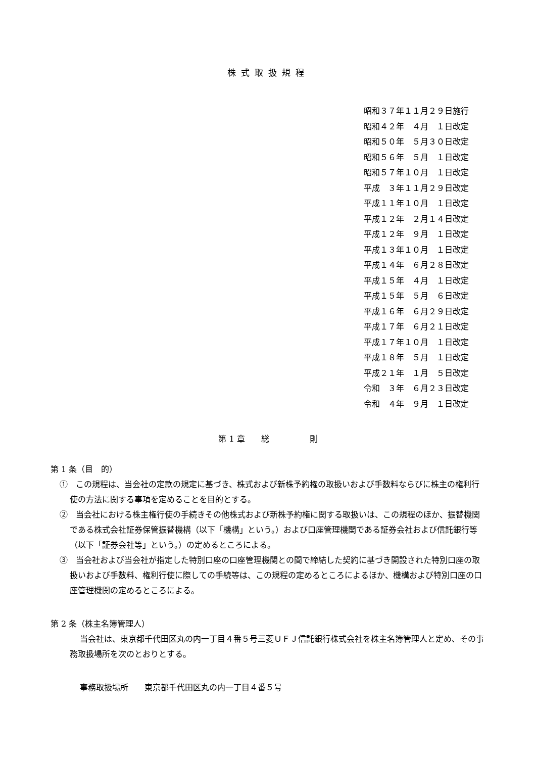株式取扱規程
昭和３７年１１月２９日施行 昭和４２年　４月　１日改定 昭和５０年　５月３０日改定 昭和５６年　５月　１日改定 昭和５７年１０月　１日改定 平成　３年１１月２９日改定 平成１１年１０月　１日改定 平成１２年　２月１４日改定 平成１２年　９月　１日改定 平成１３年１０月　１日改定 平成１４年　６月２８日改定 平成１５年　４月　１日改定 平成１５年　５月　６日改定 平成１６年　６月２９日改定 平成１７年　６月２１日改定 平成１７年１０月　１日改定 平成１８年　５月　１日改定 平成２１年　１月　５日改定 令和　３年　６月２３日改定 令和　４年　９月　１日改定
第 1 章　　総　　　　　則
第 1 条（目　的）
①　この規程は、当会社の定款の規定に基づき、株式および新株予約権の取扱いおよび手数料ならびに株主の権利行使の方法に関する事項を定めることを目的とする。
②　当会社における株主権行使の手続きその他株式および新株予約権に関する取扱いは、この規程のほか、振替機関である株式会社証券保管振替機構（以下「機構」という。）および口座管理機関である証券会社および信託銀行等（以下「証券会社等」という。）の定めるところによる。
③　当会社および当会社が指定した特別口座の口座管理機関との間で締結した契約に基づき開設された特別口座の取扱いおよび手数料、権利行使に際しての手続等は、この規程の定めるところによるほか、機構および特別口座の口座管理機関の定めるところによる。
第 2 条（株主名簿管理人）
当会社は、東京都千代田区丸の内一丁目４番５号三菱ＵＦＪ信託銀行株式会社を株主名簿管理人と定め、その事務取扱場所を次のとおりとする。
事務取扱場所　　東京都千代田区丸の内一丁目４番５号